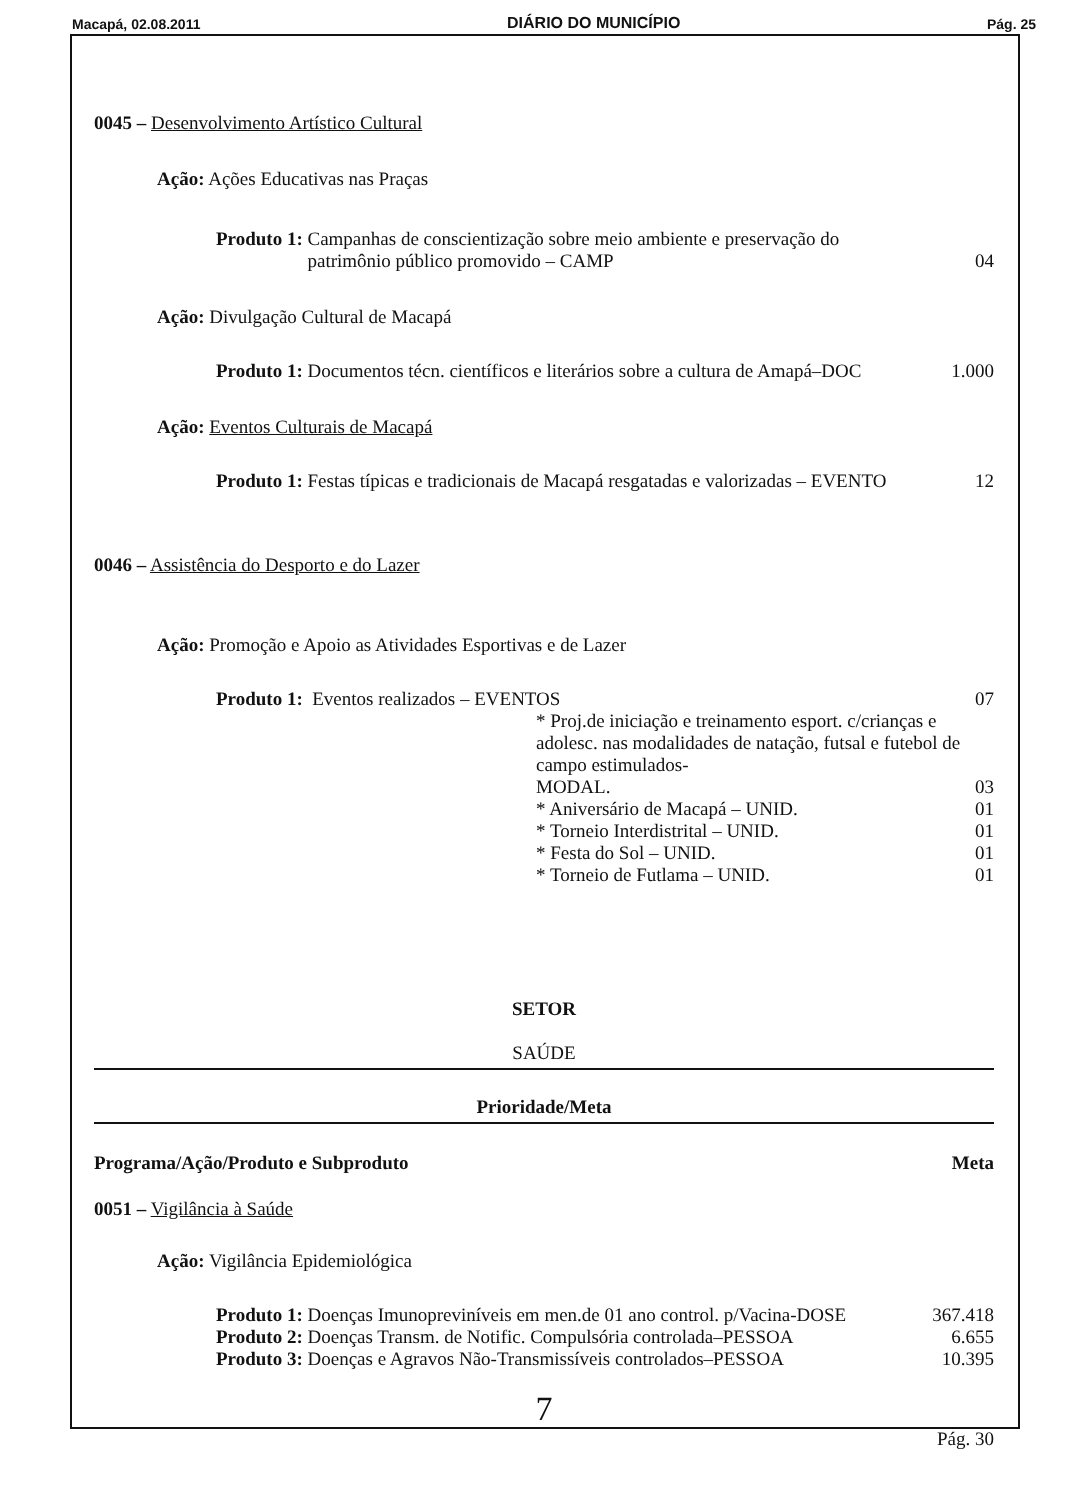Macapá, 02.08.2011 DIÁRIO DO MUNICÍPIO Pág. 25
0045 – Desenvolvimento Artístico Cultural
Ação: Ações Educativas nas Praças
Produto 1: Campanhas de conscientização sobre meio ambiente e preservação do
patrimônio público promovido – CAMP 04
Ação: Divulgação Cultural de Macapá
Produto 1: Documentos técn. científicos e literários sobre a cultura de Amapá–DOC 1.000
Ação: Eventos Culturais de Macapá
Produto 1: Festas típicas e tradicionais de Macapá resgatadas e valorizadas – EVENTO 12
0046 – Assistência do Desporto e do Lazer
Ação: Promoção e Apoio as Atividades Esportivas e de Lazer
Produto 1: Eventos realizados – EVENTOS 07
* Proj.de iniciação e treinamento esport. c/crianças e adolesc. nas modalidades de natação, futsal e futebol de campo estimulados-
MODAL. 03
* Aniversário de Macapá – UNID. 01
* Torneio Interdistrital – UNID. 01
* Festa do Sol – UNID. 01
* Torneio de Futlama – UNID. 01
SETOR
SAÚDE
Prioridade/Meta
Programa/Ação/Produto e Subproduto Meta
0051 – Vigilância à Saúde
Ação: Vigilância Epidemiológica
Produto 1: Doenças Imunopreviníveis em men.de 01 ano control. p/Vacina-DOSE 367.418
Produto 2: Doenças Transm. de Notific. Compulsória controlada–PESSOA 6.655
Produto 3: Doenças e Agravos Não-Transmissíveis controlados–PESSOA 10.395
7
Pág. 30